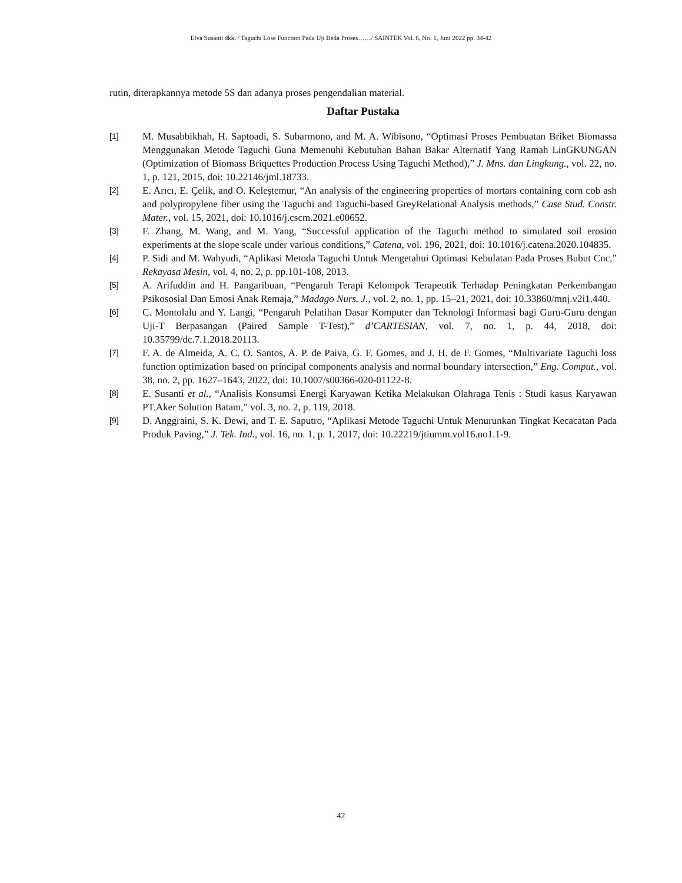Elva Susanti dkk. / Taguchi Lose Function Pada Uji Beda Proses……/ SAINTEK Vol. 6, No. 1, Juni 2022 pp. 34-42
rutin, diterapkannya metode 5S dan adanya proses pengendalian material.
Daftar Pustaka
[1]
M. Musabbikhah, H. Saptoadi, S. Subarmono, and M. A. Wibisono, “Optimasi Proses Pembuatan Briket Biomassa Menggunakan Metode Taguchi Guna Memenuhi Kebutuhan Bahan Bakar Alternatif Yang Ramah LinGKUNGAN (Optimization of Biomass Briquettes Production Process Using Taguchi Method),” J. Mns. dan Lingkung., vol. 22, no. 1, p. 121, 2015, doi: 10.22146/jml.18733.
[2]
E. Arıcı, E. Çelik, and O. Keleştemur, “An analysis of the engineering properties of mortars containing corn cob ash and polypropylene fiber using the Taguchi and Taguchi-based GreyRelational Analysis methods,” Case Stud. Constr. Mater., vol. 15, 2021, doi: 10.1016/j.cscm.2021.e00652.
[3]
F. Zhang, M. Wang, and M. Yang, “Successful application of the Taguchi method to simulated soil erosion experiments at the slope scale under various conditions,” Catena, vol. 196, 2021, doi: 10.1016/j.catena.2020.104835.
[4]
P. Sidi and M. Wahyudi, “Aplikasi Metoda Taguchi Untuk Mengetahui Optimasi Kebulatan Pada Proses Bubut Cnc,” Rekayasa Mesin, vol. 4, no. 2, p. pp.101-108, 2013.
[5]
A. Arifuddin and H. Pangaribuan, “Pengaruh Terapi Kelompok Terapeutik Terhadap Peningkatan Perkembangan Psikososial Dan Emosi Anak Remaja,” Madago Nurs. J., vol. 2, no. 1, pp. 15–21, 2021, doi: 10.33860/mnj.v2i1.440.
[6]
C. Montolalu and Y. Langi, “Pengaruh Pelatihan Dasar Komputer dan Teknologi Informasi bagi Guru-Guru dengan Uji-T Berpasangan (Paired Sample T-Test),” d’CARTESIAN, vol. 7, no. 1, p. 44, 2018, doi: 10.35799/dc.7.1.2018.20113.
[7]
F. A. de Almeida, A. C. O. Santos, A. P. de Paiva, G. F. Gomes, and J. H. de F. Gomes, “Multivariate Taguchi loss function optimization based on principal components analysis and normal boundary intersection,” Eng. Comput., vol. 38, no. 2, pp. 1627–1643, 2022, doi: 10.1007/s00366-020-01122-8.
[8]
E. Susanti et al., “Analisis Konsumsi Energi Karyawan Ketika Melakukan Olahraga Tenis : Studi kasus Karyawan PT.Aker Solution Batam,” vol. 3, no. 2, p. 119, 2018.
[9]
D. Anggraini, S. K. Dewi, and T. E. Saputro, “Aplikasi Metode Taguchi Untuk Menurunkan Tingkat Kecacatan Pada Produk Paving,” J. Tek. Ind., vol. 16, no. 1, p. 1, 2017, doi: 10.22219/jtiumm.vol16.no1.1-9.
42